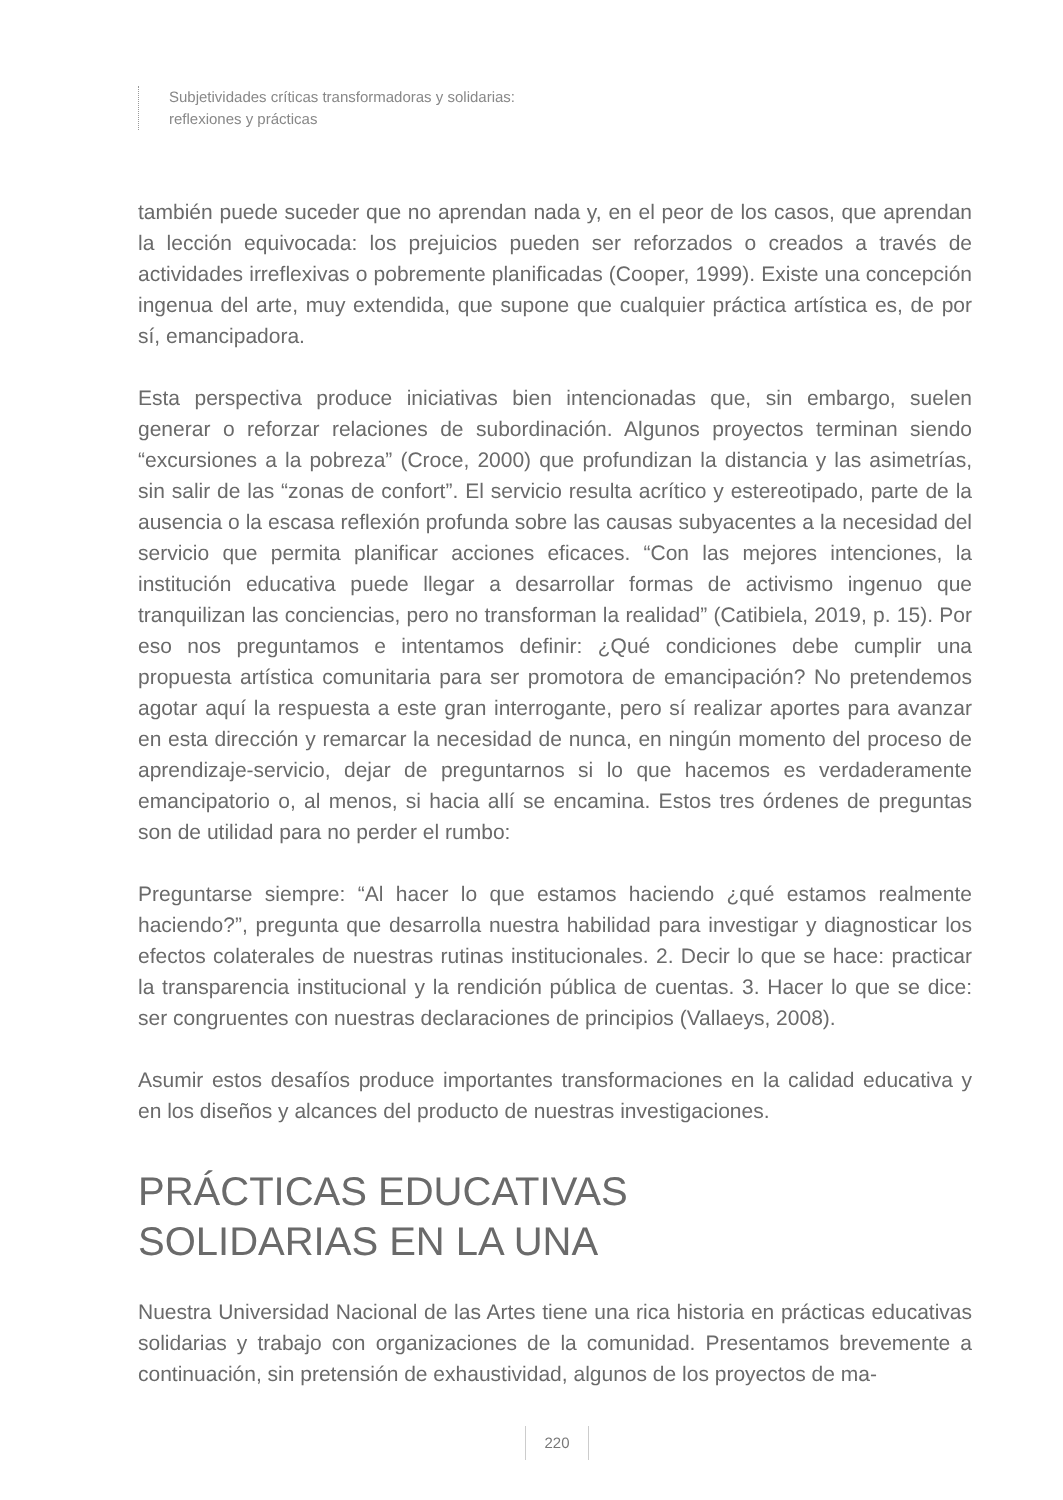Subjetividades críticas transformadoras y solidarias:
reflexiones y prácticas
también puede suceder que no aprendan nada y, en el peor de los casos, que aprendan la lección equivocada: los prejuicios pueden ser reforzados o creados a través de actividades irreflexivas o pobremente planificadas (Cooper, 1999). Existe una concepción ingenua del arte, muy extendida, que supone que cualquier práctica artística es, de por sí, emancipadora.
Esta perspectiva produce iniciativas bien intencionadas que, sin embargo, suelen generar o reforzar relaciones de subordinación. Algunos proyectos terminan siendo “excursiones a la pobreza” (Croce, 2000) que profundizan la distancia y las asimetrías, sin salir de las “zonas de confort”. El servicio resulta acrítico y estereotipado, parte de la ausencia o la escasa reflexión profunda sobre las causas subyacentes a la necesidad del servicio que permita planificar acciones eficaces. “Con las mejores intenciones, la institución educativa puede llegar a desarrollar formas de activismo ingenuo que tranquilizan las conciencias, pero no transforman la realidad” (Catibiela, 2019, p. 15). Por eso nos preguntamos e intentamos definir: ¿Qué condiciones debe cumplir una propuesta artística comunitaria para ser promotora de emancipación? No pretendemos agotar aquí la respuesta a este gran interrogante, pero sí realizar aportes para avanzar en esta dirección y remarcar la necesidad de nunca, en ningún momento del proceso de aprendizaje-servicio, dejar de preguntarnos si lo que hacemos es verdaderamente emancipatorio o, al menos, si hacia allí se encamina. Estos tres órdenes de preguntas son de utilidad para no perder el rumbo:
Preguntarse siempre: “Al hacer lo que estamos haciendo ¿qué estamos realmente haciendo?”, pregunta que desarrolla nuestra habilidad para investigar y diagnosticar los efectos colaterales de nuestras rutinas institucionales. 2. Decir lo que se hace: practicar la transparencia institucional y la rendición pública de cuentas. 3. Hacer lo que se dice: ser congruentes con nuestras declaraciones de principios (Vallaeys, 2008).
Asumir estos desafíos produce importantes transformaciones en la calidad educativa y en los diseños y alcances del producto de nuestras investigaciones.
PRÁCTICAS EDUCATIVAS
SOLIDARIAS EN LA UNA
Nuestra Universidad Nacional de las Artes tiene una rica historia en prácticas educativas solidarias y trabajo con organizaciones de la comunidad. Presentamos brevemente a continuación, sin pretensión de exhaustividad, algunos de los proyectos de ma-
220